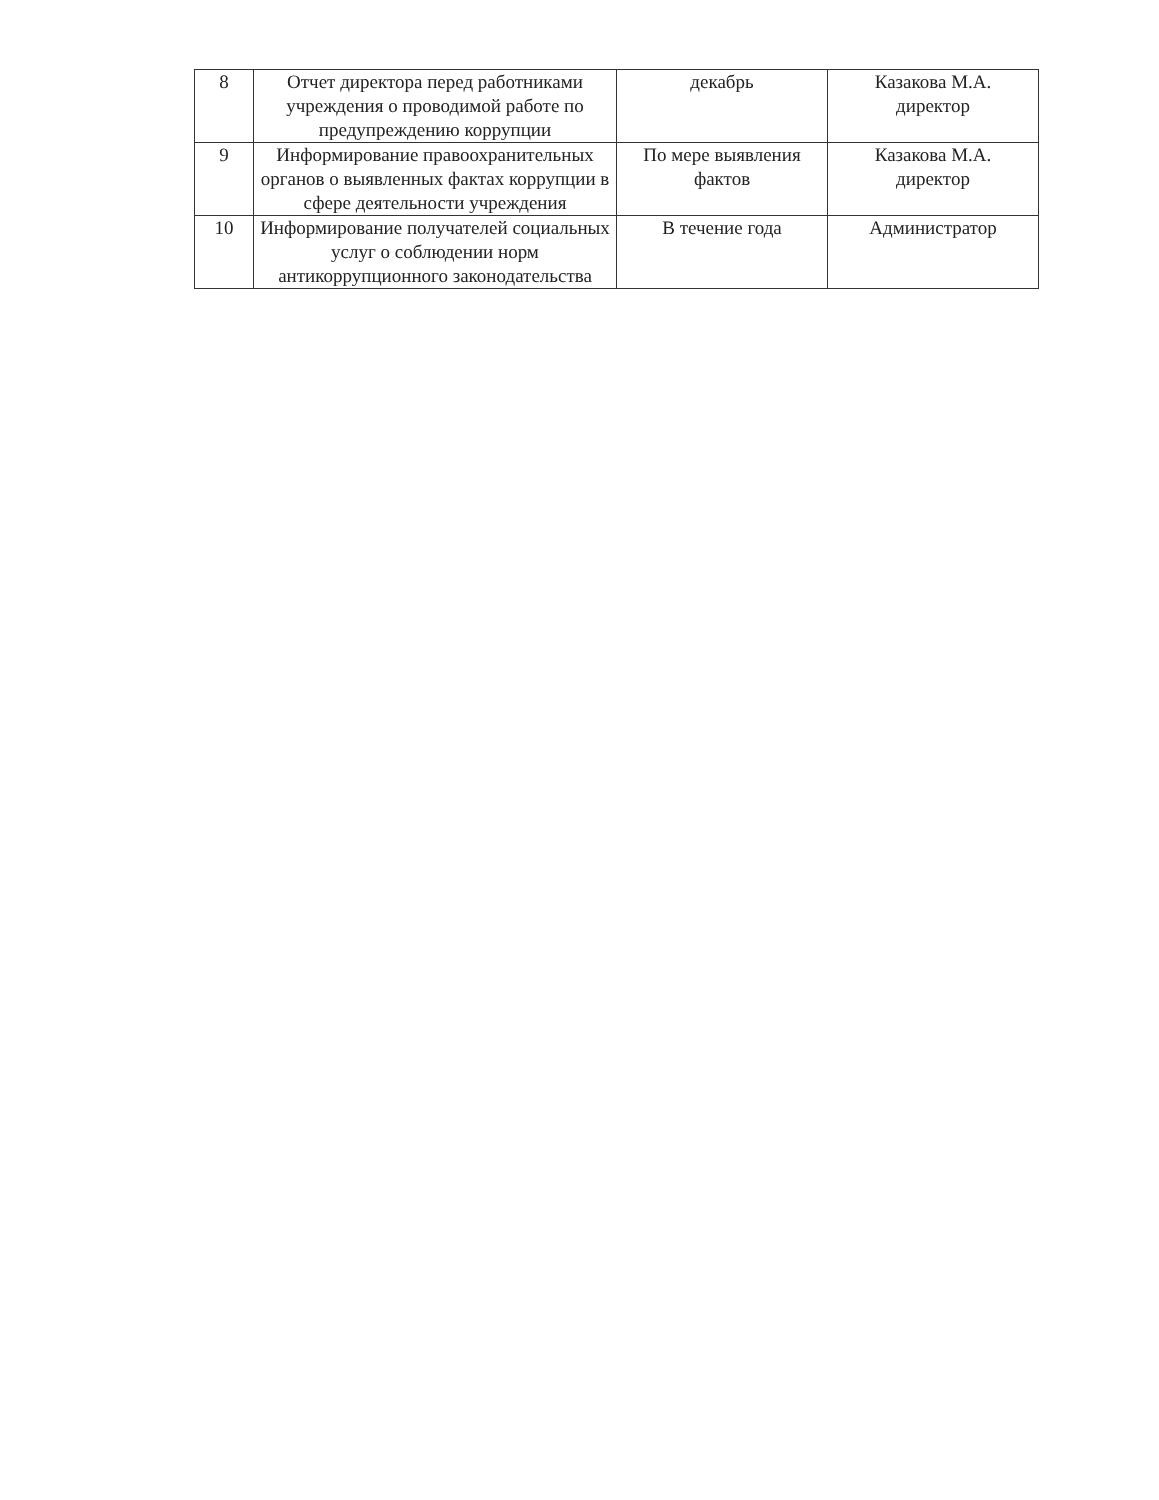| 8 | Отчет директора перед работниками учреждения о проводимой работе по предупреждению коррупции | декабрь | Казакова М.А. директор |
| 9 | Информирование правоохранительных органов о выявленных фактах коррупции в сфере деятельности учреждения | По мере выявления фактов | Казакова М.А. директор |
| 10 | Информирование получателей социальных услуг о соблюдении норм антикоррупционного законодательства | В течение года | Администратор |